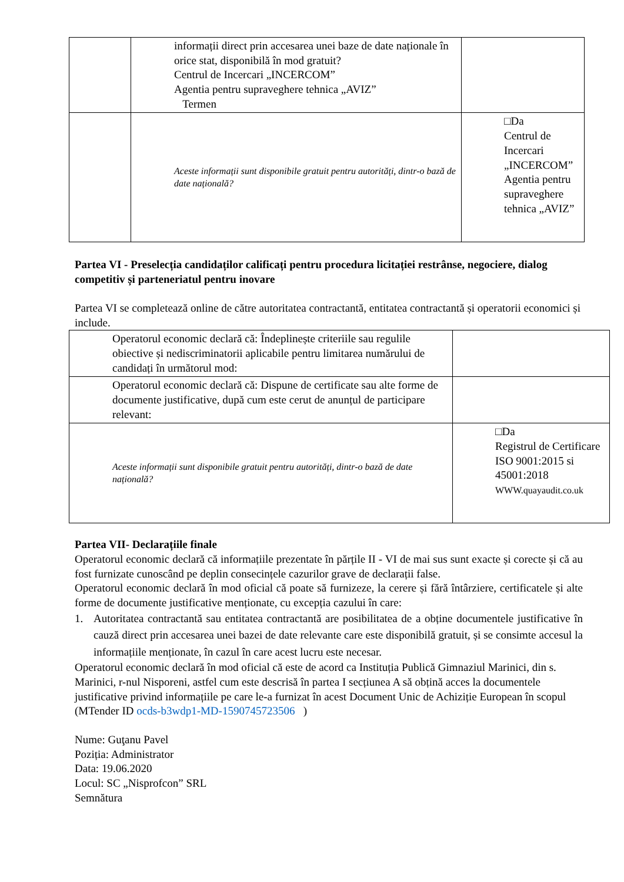| | informații direct prin accesarea unei baze de date naționale în orice stat, disponibilă în mod gratuit? Centrul de Incercari „INCERCOM” Agentia pentru supraveghere tehnica „AVIZ” Termen | |
| | Aceste informații sunt disponibile gratuit pentru autorități, dintr-o bază de date națională? | □Da Centrul de Incercari „INCERCOM” Agentia pentru supraveghere tehnica „AVIZ” |
Partea VI - Preselecția candidaților calificați pentru procedura licitației restrânse, negociere, dialog competitiv și parteneriatul pentru inovare
Partea VI se completează online de către autoritatea contractantă, entitatea contractantă și operatorii economici și include.
| Operatorul economic declară că: Îndeplinește criteriile sau regulile obiective și nediscriminatorii aplicabile pentru limitarea numărului de candidați în următorul mod: | |
| Operatorul economic declară că: Dispune de certificate sau alte forme de documente justificative, după cum este cerut de anunțul de participare relevant: | |
| Aceste informații sunt disponibile gratuit pentru autorități, dintr-o bază de date națională? | □Da Registrul de Certificare ISO 9001:2015 si 45001:2018 WWW.quayaudit.co.uk |
Partea VII- Declarațiile finale
Operatorul economic declară că informațiile prezentate în părțile II - VI de mai sus sunt exacte și corecte și că au fost furnizate cunoscând pe deplin consecințele cazurilor grave de declarații false.
Operatorul economic declară în mod oficial că poate să furnizeze, la cerere și fără întârziere, certificatele și alte forme de documente justificative menționate, cu excepția cazului în care:
1. Autoritatea contractantă sau entitatea contractantă are posibilitatea de a obține documentele justificative în cauză direct prin accesarea unei bazei de date relevante care este disponibilă gratuit, și se consimte accesul la informațiile menționate, în cazul în care acest lucru este necesar.
Operatorul economic declară în mod oficial că este de acord ca Instituția Publică Gimnaziul Marinici, din s. Marinici, r-nul Nisporeni, astfel cum este descrisă în partea I secțiunea A să obțină acces la documentele justificative privind informațiile pe care le-a furnizat în acest Document Unic de Achiziție European în scopul (MTender ID ocds-b3wdp1-MD-1590745723506 )
Nume: Guţanu Pavel
Poziția: Administrator
Data: 19.06.2020
Locul: SC „Nisprofcon” SRL
Semnătura